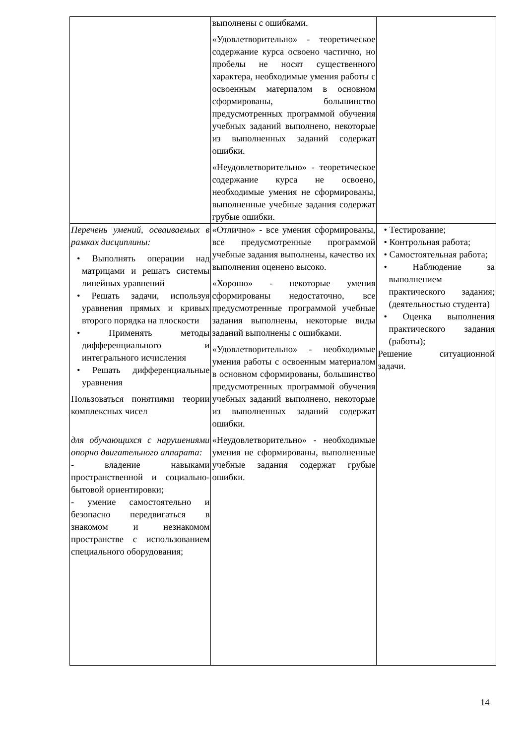| | выполнены с ошибками. «Удовлетворительно» - теоретическое содержание курса освоено частично, но пробелы не носят существенного характера, необходимые умения работы с освоенным материалом в основном сформированы, большинство предусмотренных программой обучения учебных заданий выполнено, некоторые из выполненных заданий содержат ошибки. «Неудовлетворительно» - теоретическое содержание курса не освоено, необходимые умения не сформированы, выполненные учебные задания содержат грубые ошибки. | |
| Перечень умений, осваиваемых в рамках дисциплины: • Выполнять операции над матрицами и решать системы линейных уравнений • Решать задачи, используя уравнения прямых и кривых второго порядка на плоскости • Применять методы дифференциального и интегрального исчисления • Решать дифференциальные уравнения Пользоваться понятиями теории комплексных чисел для обучающихся с нарушениями опорно двигательного аппарата: - владение навыками пространственной и социально-бытовой ориентировки; - умение самостоятельно и безопасно передвигаться в знакомом и незнакомом пространстве с использованием специального оборудования; | «Отлично» - все умения сформированы, все предусмотренные программой учебные задания выполнены, качество их выполнения оценено высоко. «Хорошо» - некоторые умения сформированы недостаточно, все предусмотренные программой учебные задания выполнены, некоторые виды заданий выполнены с ошибками. «Удовлетворительно» - необходимые умения работы с освоенным материалом в основном сформированы, большинство предусмотренных программой обучения учебных заданий выполнено, некоторые из выполненных заданий содержат ошибки. «Неудовлетворительно» - необходимые умения не сформированы, выполненные учебные задания содержат грубые ошибки. | • Тестирование; • Контрольная работа; • Самостоятельная работа; • Наблюдение за выполнением практического задания; (деятельностью студента) • Оценка выполнения практического задания (работы); Решение ситуационной задачи. |
14